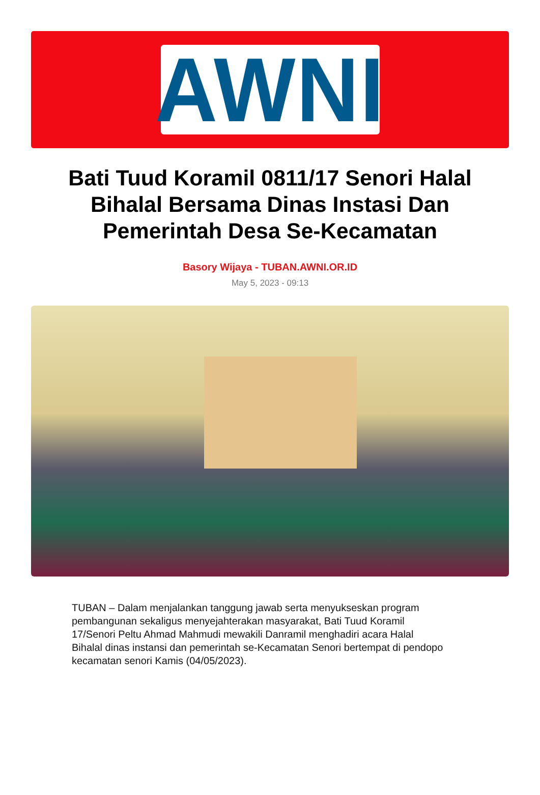AWNI
Bati Tuud Koramil 0811/17 Senori Halal Bihalal Bersama Dinas Instasi Dan Pemerintah Desa Se-Kecamatan
Basory Wijaya - TUBAN.AWNI.OR.ID
May 5, 2023 - 09:13
TUBAN – Dalam menjalankan tanggung jawab serta menyukseskan program pembangunan sekaligus menyejahterakan masyarakat, Bati Tuud Koramil 17/Senori Peltu Ahmad Mahmudi mewakili Danramil menghadiri acara Halal Bihalal dinas instansi dan pemerintah se-Kecamatan Senori bertempat di pendopo kecamatan senori Kamis (04/05/2023).